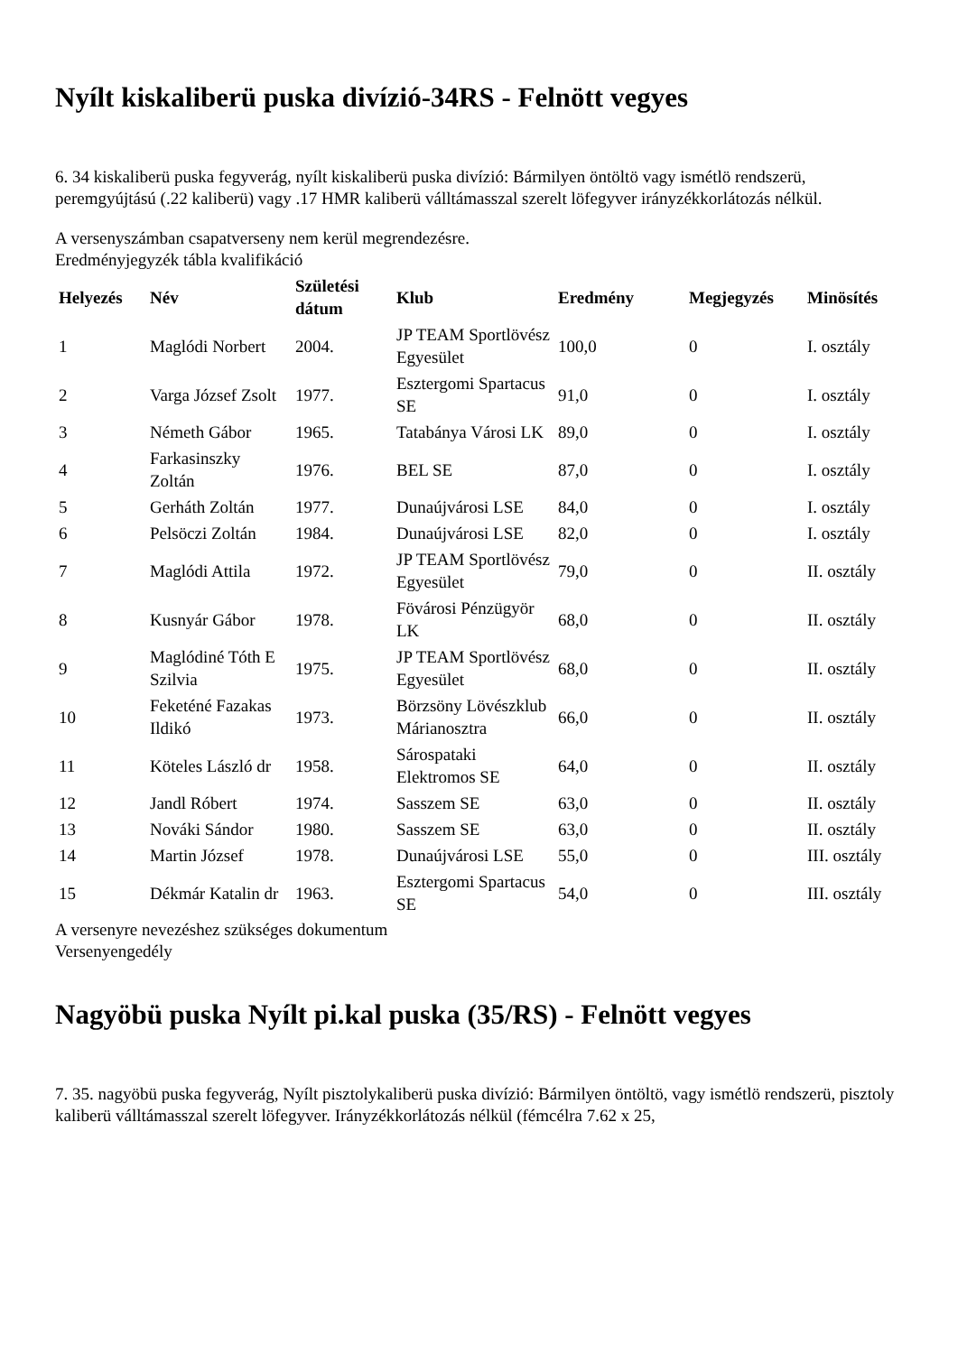Nyílt kiskaliberü puska divízió-34RS - Felnött vegyes
6. 34 kiskaliberü puska fegyverág, nyílt kiskaliberü puska divízió: Bármilyen öntöltö vagy ismétlö rendszerü, peremgyújtású (.22 kaliberü) vagy .17 HMR kaliberü válltámasszal szerelt löfegyver irányzékkorlátozás nélkül.
A versenyszámban csapatverseny nem kerül megrendezésre.
Eredményjegyzék tábla kvalifikáció
| Helyezés | Név | Születési dátum | Klub | Eredmény | Megjegyzés | Minösítés |
| --- | --- | --- | --- | --- | --- | --- |
| 1 | Maglódi Norbert | 2004. | JP TEAM Sportlövész Egyesület | 100,0 | 0 | I. osztály |
| 2 | Varga József Zsolt | 1977. | Esztergomi Spartacus SE | 91,0 | 0 | I. osztály |
| 3 | Németh Gábor | 1965. | Tatabánya Városi LK | 89,0 | 0 | I. osztály |
| 4 | Farkasinszky Zoltán | 1976. | BEL SE | 87,0 | 0 | I. osztály |
| 5 | Gerháth Zoltán | 1977. | Dunaújvárosi LSE | 84,0 | 0 | I. osztály |
| 6 | Pelsöczi Zoltán | 1984. | Dunaújvárosi LSE | 82,0 | 0 | I. osztály |
| 7 | Maglódi Attila | 1972. | JP TEAM Sportlövész Egyesület | 79,0 | 0 | II. osztály |
| 8 | Kusnyár Gábor | 1978. | Fövárosi Pénzügyör LK | 68,0 | 0 | II. osztály |
| 9 | Maglódiné Tóth E Szilvia | 1975. | JP TEAM Sportlövész Egyesület | 68,0 | 0 | II. osztály |
| 10 | Feketéné Fazakas Ildikó | 1973. | Börzsöny Lövészklub Márianosztra | 66,0 | 0 | II. osztály |
| 11 | Köteles László dr | 1958. | Sárospataki Elektromos SE | 64,0 | 0 | II. osztály |
| 12 | Jandl Róbert | 1974. | Sasszem SE | 63,0 | 0 | II. osztály |
| 13 | Nováki Sándor | 1980. | Sasszem SE | 63,0 | 0 | II. osztály |
| 14 | Martin József | 1978. | Dunaújvárosi LSE | 55,0 | 0 | III. osztály |
| 15 | Dékmár Katalin dr | 1963. | Esztergomi Spartacus SE | 54,0 | 0 | III. osztály |
A versenyre nevezéshez szükséges dokumentum
Versenyengedély
Nagyöbü puska Nyílt pi.kal puska (35/RS) - Felnött vegyes
7. 35. nagyöbü puska fegyverág, Nyílt pisztolykaliberü puska divízió: Bármilyen öntöltö, vagy ismétlö rendszerü, pisztoly kaliberü válltámasszal szerelt löfegyver. Irányzékkorlátozás nélkül (fémcélra 7.62 x 25,